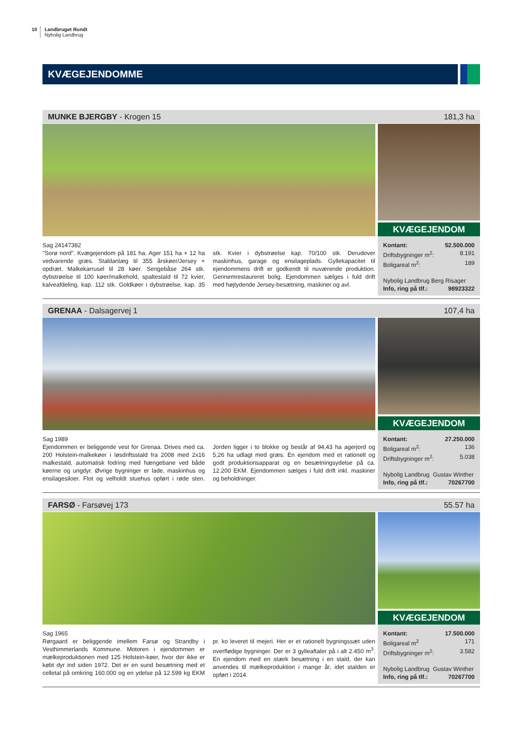10 Landbruget Rundt
Nybolig Landbrug
KVÆGEJENDOMME
MUNKE BJERGBY - Krogen 15 181,3 ha
KVÆGEJENDOM
Sag 24147382
"Sorø nord". Kvægejendom på 181 ha. Ager 151 ha + 12 ha vedvarende græs. Staldanlæg til 355 årskøer/Jersey + opdræt. Malkekarrusel til 28 køer. Sengebåse 264 stk. dybstrøelse til 100 køer/malkehold, spaltestald til 72 kvier, kalveafdeling, kap. 112 stk. Goldkøer i dybstrøelse, kap. 35 stk. Kvier i dybstrøelse kap. 70/100 stk. Derudover maskinhus, garage og ensilageplads. Gyllekapacitet til ejendommens drift er godkendt til nuværende produktion. Gennemrestaureret bolig. Ejendommen sælges i fuld drift med højtydende Jersey-besætning, maskiner og avl.
Kontant: 52.500.000
Driftsbygninger m<sup>2</sup>: 8.191
Boligareal m<sup>2</sup>: 189
Nybolig Landbrug Berg Risager
Info, ring på tlf.: 98923322
GRENAA - Dalsagervej 1 107,4 ha
KVÆGEJENDOM
Sag 1989
Ejendommen er beliggende vest for Grenaa. Drives med ca. 200 Holstein-malkekøer i løsdriftsstald fra 2008 med 2x16 malkestald, automatisk fodring med hængebane ved både køerne og ungdyr. Øvrige bygninger er lade, maskinhus og ensilagesiloer. Flot og velholdt stuehus opført i røde sten. Jorden ligger i to blokke og består af 94,43 ha agerjord og 5,26 ha udlagt med græs. En ejendom med et rationelt og godt produktionsapparat og en besætningsydelse på ca. 12.200 EKM. Ejendommen sælges i fuld drift inkl. maskiner og beholdninger.
Kontant: 27.250.000
Boligareal m<sup>2</sup>: 136
Driftsbygninger m<sup>2</sup>: 5.038
Nybolig Landbrug Gustav Winther
Info, ring på tlf.: 70267700
FARSØ - Farsøvej 173 55.57 ha
KVÆGEJENDOM
Sag 1965
Rørgaard er beliggende imellem Farsø og Strandby i Vesthimmerlands Kommune. Motoren i ejendommen er mælkeproduktionen med 125 Holstein-køer, hvor der ikke er købt dyr ind siden 1972. Det er en sund besætning med et celletal på omkring 160.000 og en ydelse på 12.599 kg EKM pr. ko leveret til mejeri. Her er et rationelt bygningssæt uden overflødige bygninger. Der er 3 gylleaftaler på i alt 2.450 m<sup>3</sup>. En ejendom med en stærk besætning i en stald, der kan anvendes til mælkeproduktion i mange år, idet stalden er opført i 2014.
Kontant: 17.500.000
Boligareal m<sup>2</sup> 171
Driftsbygninger m<sup>2</sup>: 3.582
Nybolig Landbrug Gustav Winther
Info, ring på tlf.: 70267700